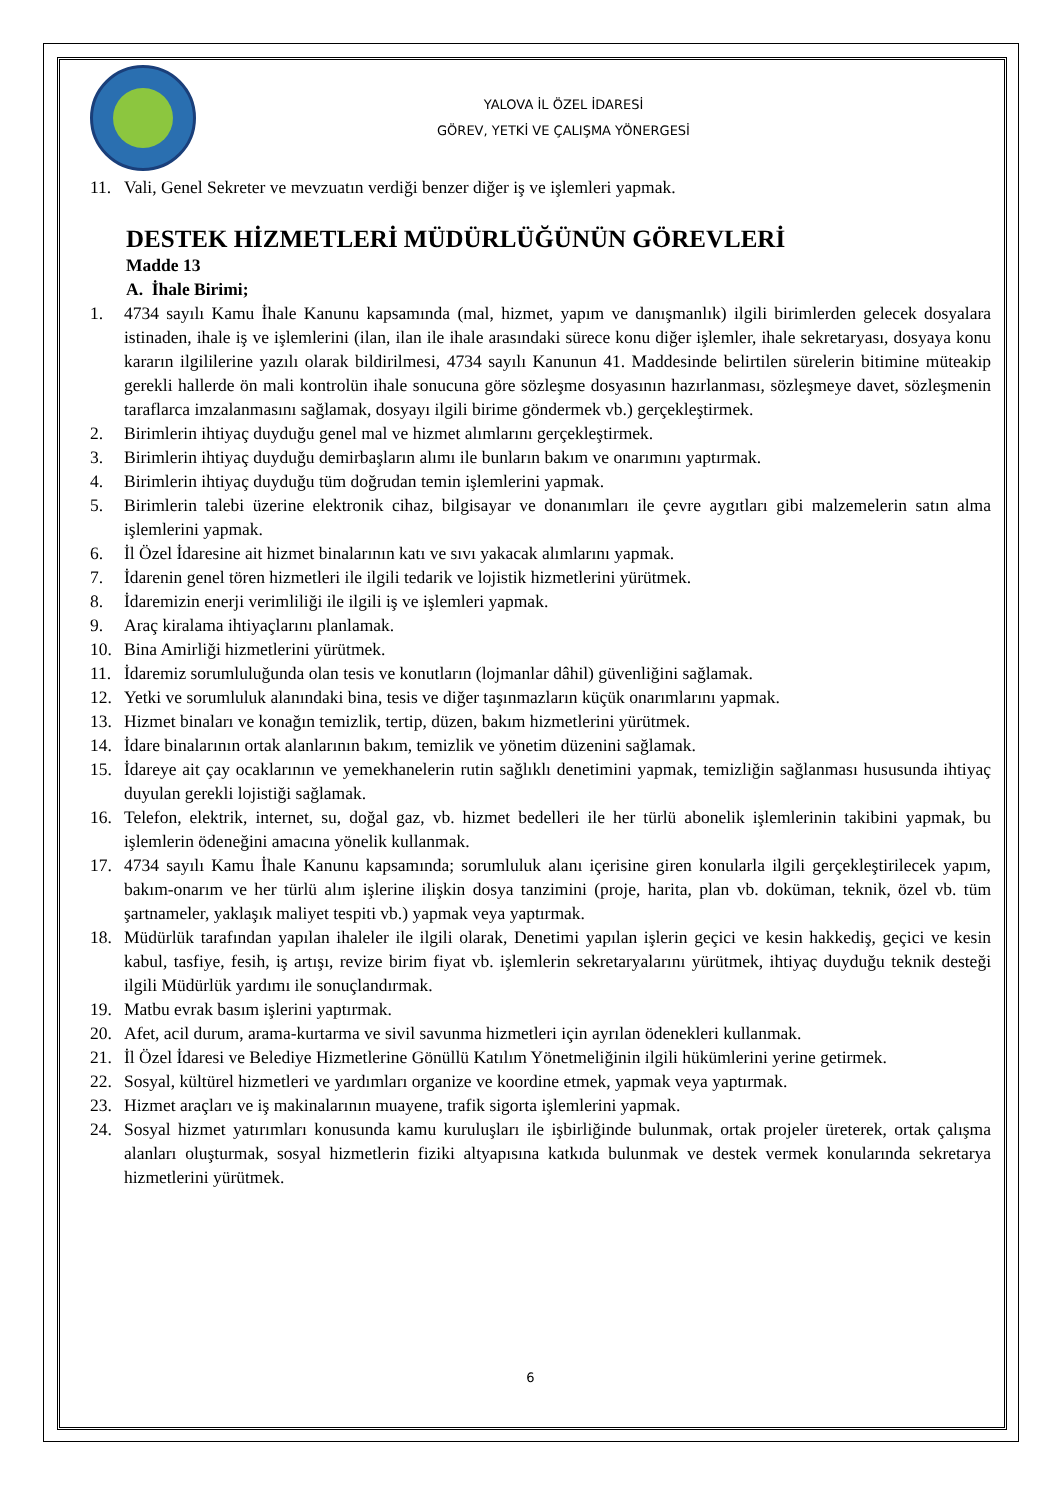YALOVA İL ÖZEL İDARESİ
GÖREV, YETKİ VE ÇALIŞMA YÖNERGESİ
11. Vali, Genel Sekreter ve mevzuatın verdiği benzer diğer iş ve işlemleri yapmak.
DESTEK HİZMETLERİ MÜDÜRLÜĞÜNÜN GÖREVLERİ
Madde 13
A. İhale Birimi;
1. 4734 sayılı Kamu İhale Kanunu kapsamında (mal, hizmet, yapım ve danışmanlık) ilgili birimlerden gelecek dosyalara istinaden, ihale iş ve işlemlerini (ilan, ilan ile ihale arasındaki sürece konu diğer işlemler, ihale sekretaryası, dosyaya konu kararın ilgililerine yazılı olarak bildirilmesi, 4734 sayılı Kanunun 41. Maddesinde belirtilen sürelerin bitimine müteakip gerekli hallerde ön mali kontrolün ihale sonucuna göre sözleşme dosyasının hazırlanması, sözleşmeye davet, sözleşmenin taraflarca imzalanmasını sağlamak, dosyayı ilgili birime göndermek vb.) gerçekleştirmek.
2. Birimlerin ihtiyaç duyduğu genel mal ve hizmet alımlarını gerçekleştirmek.
3. Birimlerin ihtiyaç duyduğu demirbaşların alımı ile bunların bakım ve onarımını yaptırmak.
4. Birimlerin ihtiyaç duyduğu tüm doğrudan temin işlemlerini yapmak.
5. Birimlerin talebi üzerine elektronik cihaz, bilgisayar ve donanımları ile çevre aygıtları gibi malzemelerin satın alma işlemlerini yapmak.
6. İl Özel İdaresine ait hizmet binalarının katı ve sıvı yakacak alımlarını yapmak.
7. İdarenin genel tören hizmetleri ile ilgili tedarik ve lojistik hizmetlerini yürütmek.
8. İdaremizin enerji verimliliği ile ilgili iş ve işlemleri yapmak.
9. Araç kiralama ihtiyaçlarını planlamak.
10. Bina Amirliği hizmetlerini yürütmek.
11. İdaremiz sorumluluğunda olan tesis ve konutların (lojmanlar dâhil) güvenliğini sağlamak.
12. Yetki ve sorumluluk alanındaki bina, tesis ve diğer taşınmazların küçük onarımlarını yapmak.
13. Hizmet binaları ve konağın temizlik, tertip, düzen, bakım hizmetlerini yürütmek.
14. İdare binalarının ortak alanlarının bakım, temizlik ve yönetim düzenini sağlamak.
15. İdareye ait çay ocaklarının ve yemekhanelerin rutin sağlıklı denetimini yapmak, temizliğin sağlanması hususunda ihtiyaç duyulan gerekli lojistiği sağlamak.
16. Telefon, elektrik, internet, su, doğal gaz, vb. hizmet bedelleri ile her türlü abonelik işlemlerinin takibini yapmak, bu işlemlerin ödeneğini amacına yönelik kullanmak.
17. 4734 sayılı Kamu İhale Kanunu kapsamında; sorumluluk alanı içerisine giren konularla ilgili gerçekleştirilecek yapım, bakım-onarım ve her türlü alım işlerine ilişkin dosya tanzimini (proje, harita, plan vb. doküman, teknik, özel vb. tüm şartnameler, yaklaşık maliyet tespiti vb.) yapmak veya yaptırmak.
18. Müdürlük tarafından yapılan ihaleler ile ilgili olarak, Denetimi yapılan işlerin geçici ve kesin hakkediş, geçici ve kesin kabul, tasfiye, fesih, iş artışı, revize birim fiyat vb. işlemlerin sekretaryalarını yürütmek, ihtiyaç duyduğu teknik desteği ilgili Müdürlük yardımı ile sonuçlandırmak.
19. Matbu evrak basım işlerini yaptırmak.
20. Afet, acil durum, arama-kurtarma ve sivil savunma hizmetleri için ayrılan ödenekleri kullanmak.
21. İl Özel İdaresi ve Belediye Hizmetlerine Gönüllü Katılım Yönetmeliğinin ilgili hükümlerini yerine getirmek.
22. Sosyal, kültürel hizmetleri ve yardımları organize ve koordine etmek, yapmak veya yaptırmak.
23. Hizmet araçları ve iş makinalarının muayene, trafik sigorta işlemlerini yapmak.
24. Sosyal hizmet yatırımları konusunda kamu kuruluşları ile işbirliğinde bulunmak, ortak projeler üreterek, ortak çalışma alanları oluşturmak, sosyal hizmetlerin fiziki altyapısına katkıda bulunmak ve destek vermek konularında sekretarya hizmetlerini yürütmek.
6